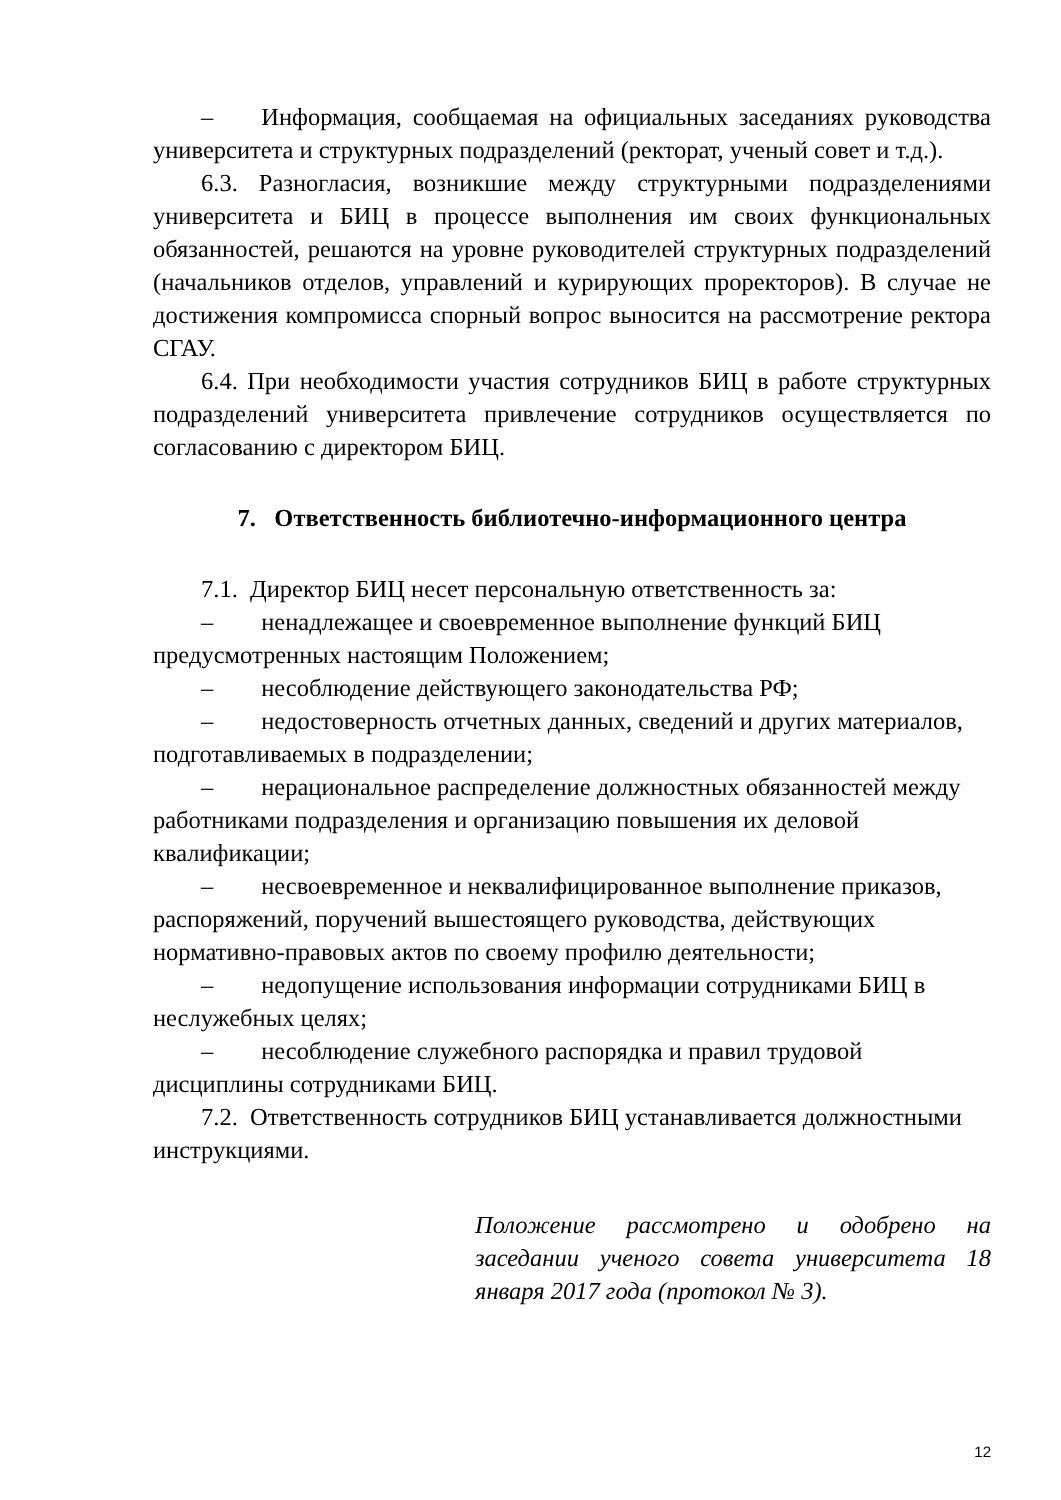– Информация, сообщаемая на официальных заседаниях руководства университета и структурных подразделений (ректорат, ученый совет и т.д.).
6.3. Разногласия, возникшие между структурными подразделениями университета и БИЦ в процессе выполнения им своих функциональных обязанностей, решаются на уровне руководителей структурных подразделений (начальников отделов, управлений и курирующих проректоров). В случае не достижения компромисса спорный вопрос выносится на рассмотрение ректора СГАУ.
6.4. При необходимости участия сотрудников БИЦ в работе структурных подразделений университета привлечение сотрудников осуществляется по согласованию с директором БИЦ.
7. Ответственность библиотечно-информационного центра
7.1. Директор БИЦ несет персональную ответственность за:
– ненадлежащее и своевременное выполнение функций БИЦ предусмотренных настоящим Положением;
– несоблюдение действующего законодательства РФ;
– недостоверность отчетных данных, сведений и других материалов, подготавливаемых в подразделении;
– нерациональное распределение должностных обязанностей между работниками подразделения и организацию повышения их деловой квалификации;
– несвоевременное и неквалифицированное выполнение приказов, распоряжений, поручений вышестоящего руководства, действующих нормативно-правовых актов по своему профилю деятельности;
– недопущение использования информации сотрудниками БИЦ в неслужебных целях;
– несоблюдение служебного распорядка и правил трудовой дисциплины сотрудниками БИЦ.
7.2. Ответственность сотрудников БИЦ устанавливается должностными инструкциями.
Положение рассмотрено и одобрено на заседании ученого совета университета 18 января 2017 года (протокол № 3).
12